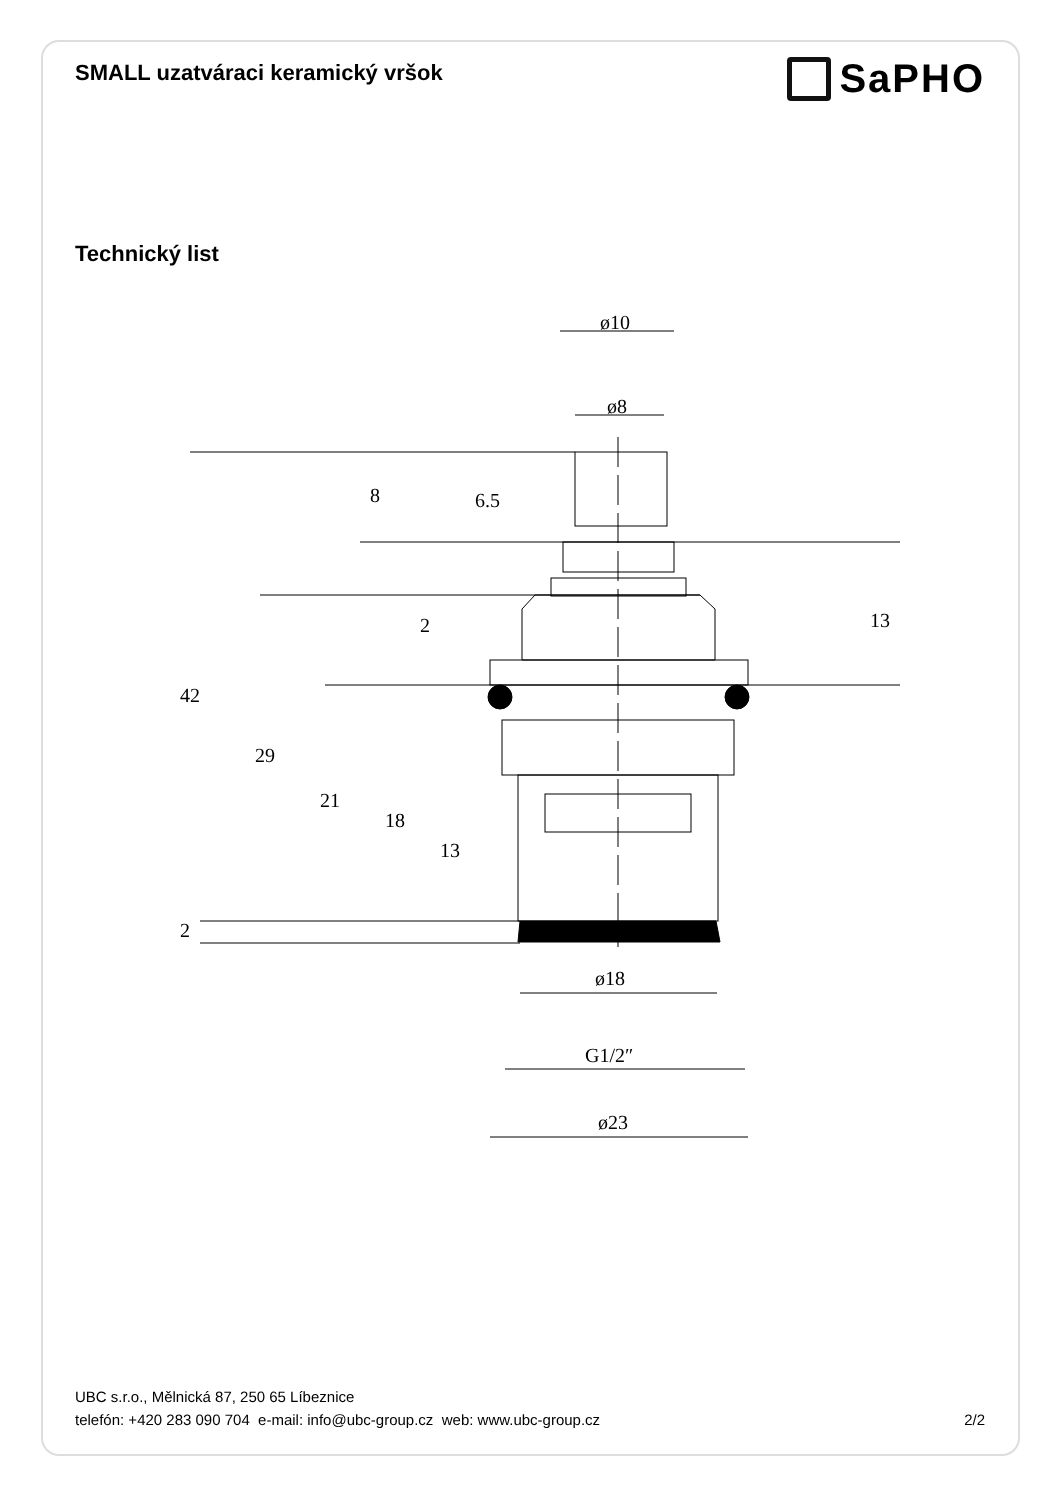SMALL uzatváraci keramický vršok
SaPHO
Technický list
ø10
ø8
8
6.5
13
2
42
29
21
18
13
2
ø18
G1/2″
ø23
UBC s.r.o., Mělnická 87, 250 65 Líbeznice
telefón: +420 283 090 704 e-mail: info@ubc-group.cz web: www.ubc-group.cz 2/2